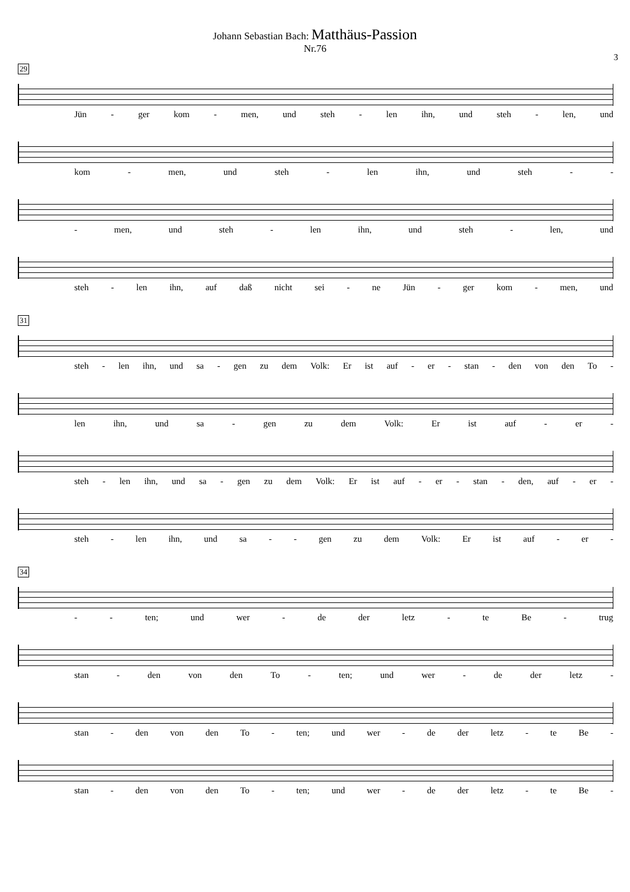Johann Sebastian Bach: Matthäus-Passion
Nr.76
3
29
Jün - ger kom - men, und steh - len ihn, und steh - len, und
kom - men, und steh - len ihn, und steh - -
- men, und steh - len ihn, und steh - len, und
steh - len ihn, auf daß nicht sei - ne Jün - ger kom - men, und
31
steh - len ihn, und sa - gen zu dem Volk: Er ist auf - er - stan - den von den To -
len ihn, und sa - gen zu dem Volk: Er ist auf - er -
steh - len ihn, und sa - gen zu dem Volk: Er ist auf - er - stan - den, auf - er -
steh - len ihn, und sa - - gen zu dem Volk: Er ist auf - er -
34
- - ten; und wer - de der letz - te Be - trug
stan - den von den To - ten; und wer - de der letz -
stan - den von den To - ten; und wer - de der letz - te Be -
stan - den von den To - ten; und wer - de der letz - te Be -